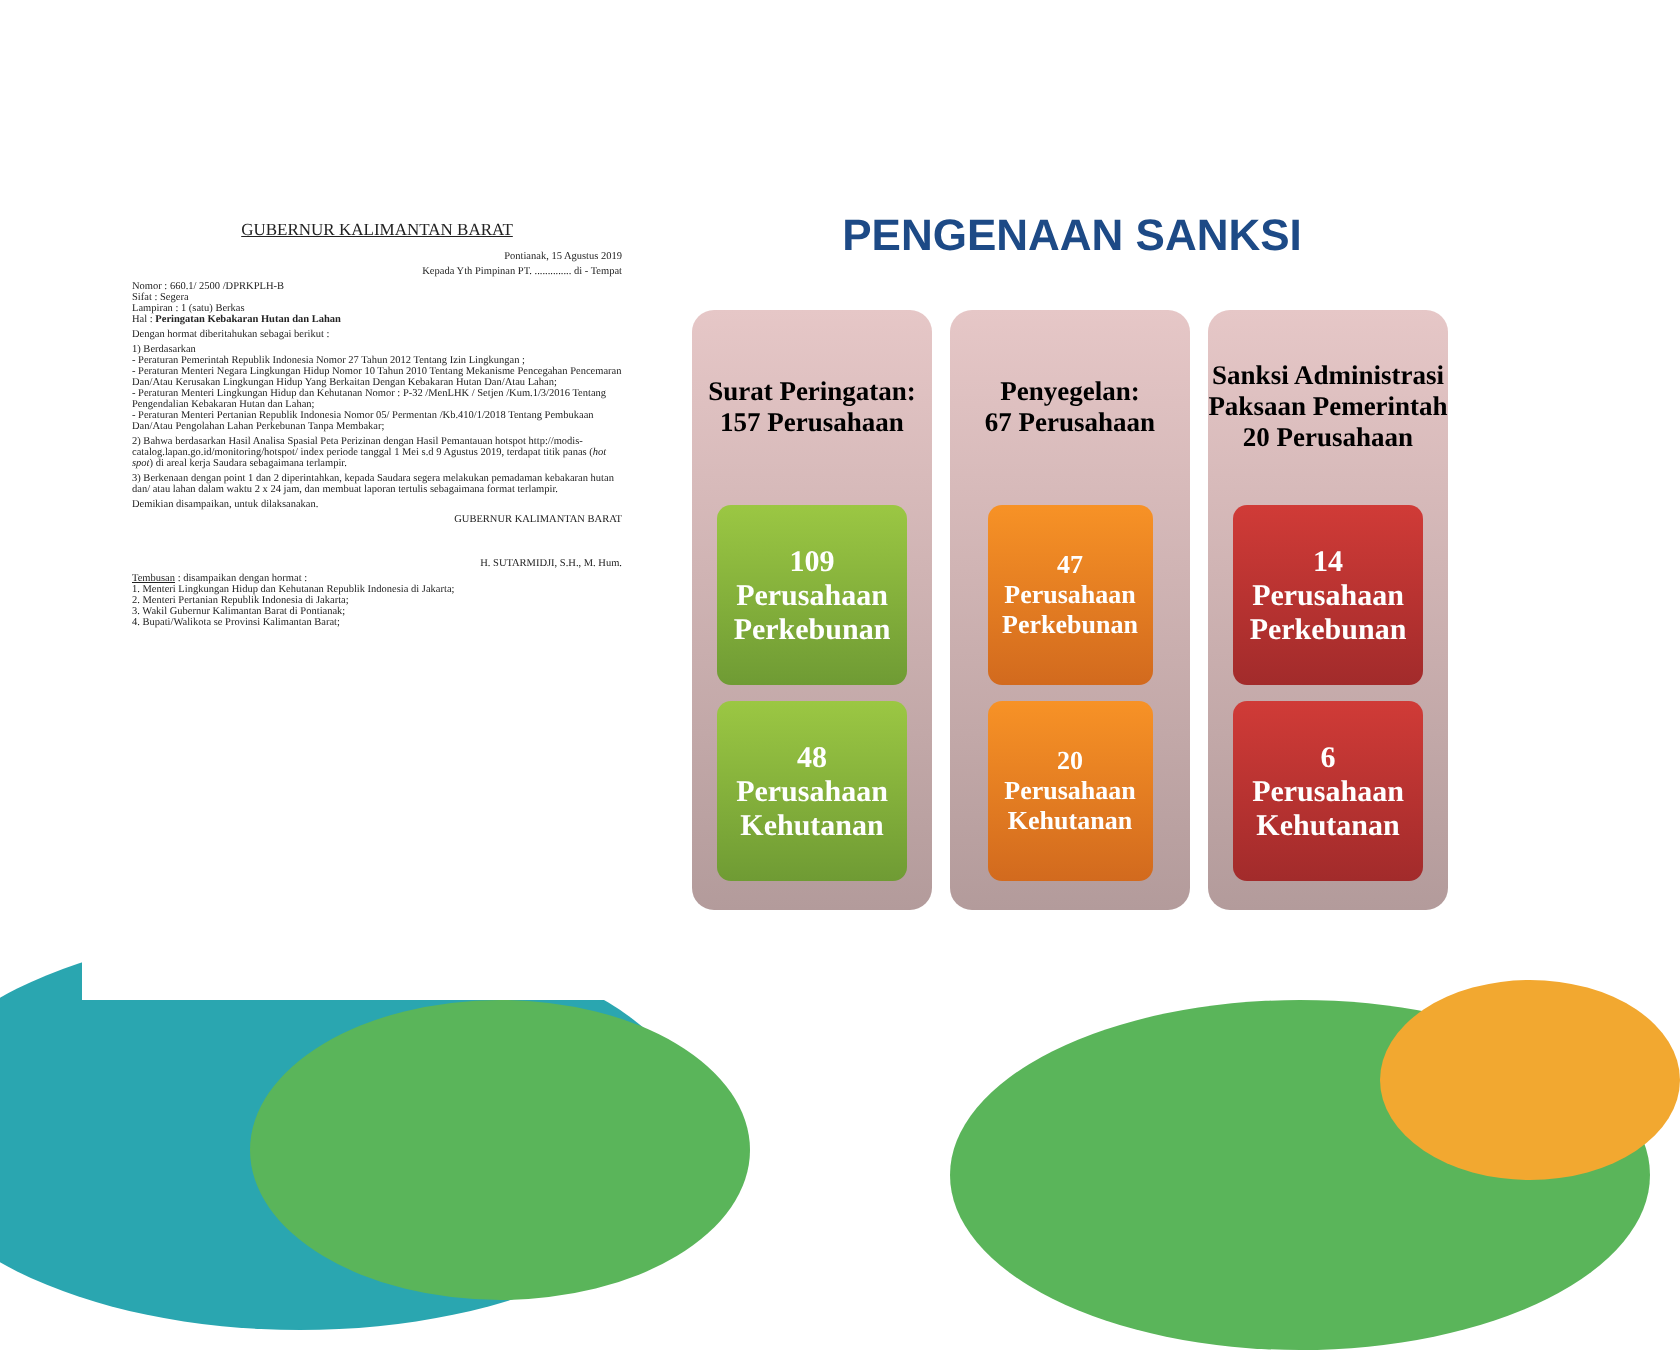GUBERNUR KALIMANTAN BARAT
Pontianak, 15 Agustus 2019
Kepada Yth Pimpinan PT. .............. di - Tempat
Nomor : 660.1/ 2500 /DPRKPLH-B
Sifat : Segera
Lampiran : 1 (satu) Berkas
Hal : Peringatan Kebakaran Hutan dan Lahan
Dengan hormat diberitahukan sebagai berikut :
1) Berdasarkan
- Peraturan Pemerintah Republik Indonesia Nomor 27 Tahun 2012 Tentang Izin Lingkungan ;
- Peraturan Menteri Negara Lingkungan Hidup Nomor 10 Tahun 2010 Tentang Mekanisme Pencegahan Pencemaran Dan/Atau Kerusakan Lingkungan Hidup Yang Berkaitan Dengan Kebakaran Hutan Dan/Atau Lahan;
- Peraturan Menteri Lingkungan Hidup dan Kehutanan Nomor : P-32 /MenLHK / Setjen /Kum.1/3/2016 Tentang Pengendalian Kebakaran Hutan dan Lahan;
- Peraturan Menteri Pertanian Republik Indonesia Nomor 05/ Permentan /Kb.410/1/2018 Tentang Pembukaan Dan/Atau Pengolahan Lahan Perkebunan Tanpa Membakar;
2) Bahwa berdasarkan Hasil Analisa Spasial Peta Perizinan dengan Hasil Pemantauan hotspot http://modis-catalog.lapan.go.id/monitoring/hotspot/ index periode tanggal 1 Mei s.d 9 Agustus 2019, terdapat titik panas (hot spot) di areal kerja Saudara sebagaimana terlampir.
3) Berkenaan dengan point 1 dan 2 diperintahkan, kepada Saudara segera melakukan pemadaman kebakaran hutan dan/ atau lahan dalam waktu 2 x 24 jam, dan membuat laporan tertulis sebagaimana format terlampir.
Demikian disampaikan, untuk dilaksanakan.
GUBERNUR KALIMANTAN BARAT
H. SUTARMIDJI, S.H., M. Hum.
Tembusan : disampaikan dengan hormat :
1. Menteri Lingkungan Hidup dan Kehutanan Republik Indonesia di Jakarta;
2. Menteri Pertanian Republik Indonesia di Jakarta;
3. Wakil Gubernur Kalimantan Barat di Pontianak;
4. Bupati/Walikota se Provinsi Kalimantan Barat;
PENGENAAN SANKSI
Surat Peringatan:
157 Perusahaan
109
Perusahaan Perkebunan
48
Perusahaan Kehutanan
Penyegelan:
67 Perusahaan
47
Perusahaan Perkebunan
20
Perusahaan Kehutanan
Sanksi Administrasi Paksaan Pemerintah
20 Perusahaan
14
Perusahaan Perkebunan
6
Perusahaan Kehutanan